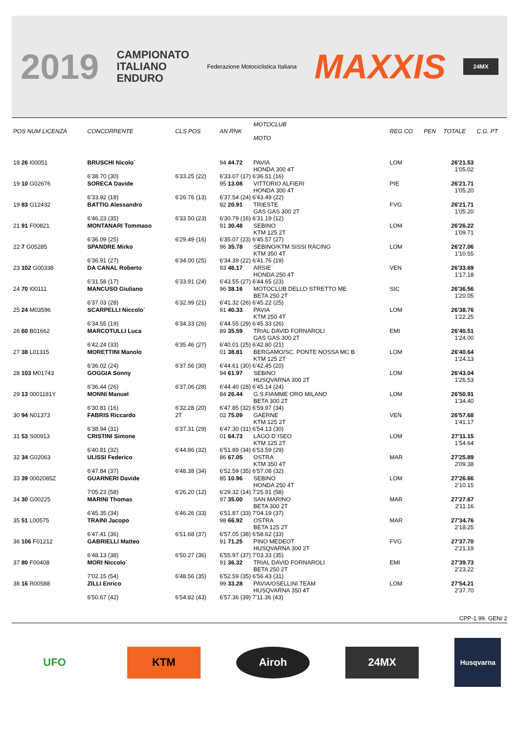2019 CAMPIONATO
ITALIANO
ENDURO Federazione Motociclistica Italiana MAXXIS 24MX
| POS NUM LICENZA | CONCORRENTE | CLS POS | AN RNK | MOTOCLUB MOTO | REG CO | PEN | TOTALE | C.G. PT |
| --- | --- | --- | --- | --- | --- | --- | --- | --- |
| 18 26 I00051 | BRUSCHI Nicolo` | | 94 44.72 | PAVIA HONDA 300 4T | LOM | | 26'21.53 1'05.02 | |
| | 6'38.70 (30) | 6'33.25 (22) | 6'33.07 (17) 6'36.51 (16) | | | | | |
| 19 10 G02676 | SORECA Davide | | 95 13.08 | VITTORIO ALFIERI HONDA 300 4T | PIE | | 26'21.71 1'05.20 | |
| | 6'33.92 (18) | 6'26.76 (13) | 6'37.54 (24) 6'43.49 (22) | | | | | |
| 19 83 G12432 | BATTIG Alessandro | | 92 20.91 | TRIESTE GAS GAS 300 2T | FVG | | 26'21.71 1'05.20 | |
| | 6'46.23 (35) | 6'33.50 (23) | 6'30.79 (16) 6'31.19 (12) | | | | | |
| 21 91 F00821 | MONTANARI Tommaso | | 91 30.48 | SEBINO KTM 125 2T | LOM | | 26'26.22 1'09.71 | |
| | 6'36.09 (25) | 6'29.49 (16) | 6'35.07 (23) 6'45.57 (27) | | | | | |
| 22 7 G05285 | SPANDRE Mirko | | 96 35.78 | SEBINO/KTM SISSI RACING KTM 350 4T | LOM | | 26'27.06 1'10.55 | |
| | 6'36.91 (27) | 6'34.00 (25) | 6'34.39 (22) 6'41.76 (19) | | | | | |
| 23 102 G00338 | DA CANAL Roberto | | 93 46.17 | ARSIE` HONDA 250 4T | VEN | | 26'33.69 1'17.18 | |
| | 6'31.58 (17) | 6'33.91 (24) | 6'43.55 (27) 6'44.65 (23) | | | | | |
| 24 70 I00111 | MANCUSO Giuliano | | 96 38.16 | MOTOCLUB DELLO STRETTO ME BETA 250 2T | SIC | | 26'36.56 1'20.05 | |
| | 6'37.03 (28) | 6'32.99 (21) | 6'41.32 (26) 6'45.22 (25) | | | | | |
| 25 24 M03596 | SCARPELLI Niccolo` | | 91 40.33 | PAVIA KTM 250 4T | LOM | | 26'38.76 1'22.25 | |
| | 6'34.55 (19) | 6'34.33 (26) | 6'44.55 (29) 6'45.33 (26) | | | | | |
| 26 60 B01662 | MARCOTULLI Luca | | 89 35.59 | TRIAL DAVID FORNAROLI GAS GAS 300 2T | EMI | | 26'40.51 1'24.00 | |
| | 6'42.24 (33) | 6'35.46 (27) | 6'40.01 (25) 6'42.80 (21) | | | | | |
| 27 38 L01315 | MORETTINI Manolo | | 01 38.81 | BERGAMO/SC. PONTE NOSSA MC B KTM 125 2T | LOM | | 26'40.64 1'24.13 | |
| | 6'36.02 (24) | 6'37.56 (30) | 6'44.61 (30) 6'42.45 (20) | | | | | |
| 28 103 M01743 | GOGGIA Sonny | | 94 61.97 | SEBINO HUSQVARNA 300 2T | LOM | | 26'43.04 1'26.53 | |
| | 6'36.44 (26) | 6'37.06 (28) | 6'44.40 (28) 6'45.14 (24) | | | | | |
| 29 13 0001191Y | MONNI Manuel | | 84 26.44 | G.S.FIAMME ORO MILANO BETA 300 2T | LOM | | 26'50.91 1'34.40 | |
| | 6'30.81 (16) | 6'32.28 (20) | 6'47.85 (32) 6'59.97 (34) | | | | | |
| 30 94 N01373 | FABRIS Riccardo | 2T | 02 75.09 | GAERNE KTM 125 2T | VEN | | 26'57.68 1'41.17 | |
| | 6'38.94 (31) | 6'37.31 (29) | 6'47.30 (31) 6'54.13 (30) | | | | | |
| 31 53 S00913 | CRISTINI Simone | | 01 64.73 | LAGO D`ISEO KTM 125 2T | LOM | | 27'11.15 1'54.64 | |
| | 6'40.81 (32) | 6'44.86 (32) | 6'51.89 (34) 6'53.59 (29) | | | | | |
| 32 34 G02063 | ULISSI Federico | | 86 67.05 | OSTRA KTM 350 4T | MAR | | 27'25.89 2'09.38 | |
| | 6'47.84 (37) | 6'48.38 (34) | 6'52.59 (35) 6'57.08 (32) | | | | | |
| 33 39 0002085Z | GUARNERI Davide | | 85 10.96 | SEBINO HONDA 250 4T | LOM | | 27'26.66 2'10.15 | |
| | 7'05.23 (58) | 6'26.20 (12) | 6'29.32 (14) 7'25.91 (58) | | | | | |
| 34 30 G00225 | MARINI Thomas | | 97 35.00 | SAN MARINO BETA 300 2T | MAR | | 27'27.67 2'11.16 | |
| | 6'45.35 (34) | 6'46.26 (33) | 6'51.87 (33) 7'04.19 (37) | | | | | |
| 35 51 L00575 | TRAINI Jacopo | | 98 66.92 | OSTRA BETA 125 2T | MAR | | 27'34.76 2'18.25 | |
| | 6'47.41 (36) | 6'51.68 (37) | 6'57.05 (38) 6'58.62 (33) | | | | | |
| 36 106 F01212 | GABRIELLI Matteo | | 91 71.25 | PINO MEDEOT HUSQVARNA 300 2T | FVG | | 27'37.70 2'21.19 | |
| | 6'48.13 (38) | 6'50.27 (36) | 6'55.97 (37) 7'03.33 (35) | | | | | |
| 37 80 F00408 | MORI Niccolo` | | 91 36.32 | TRIAL DAVID FORNAROLI BETA 250 2T | EMI | | 27'39.73 2'23.22 | |
| | 7'02.15 (54) | 6'48.56 (35) | 6'52.59 (35) 6'56.43 (31) | | | | | |
| 38 16 R00588 | ZILLI Enrico | | 99 33.28 | PAVIA/OSELLINI TEAM HUSQVARNA 350 4T | LOM | | 27'54.21 2'37.70 | |
| | 6'50.67 (42) | 6'54.82 (43) | 6'57.36 (39) 7'11.36 (43) | | | | | |
CPP-1.99. GEN/ 2
UFO KTM Airoh 24MX
Husqvarna